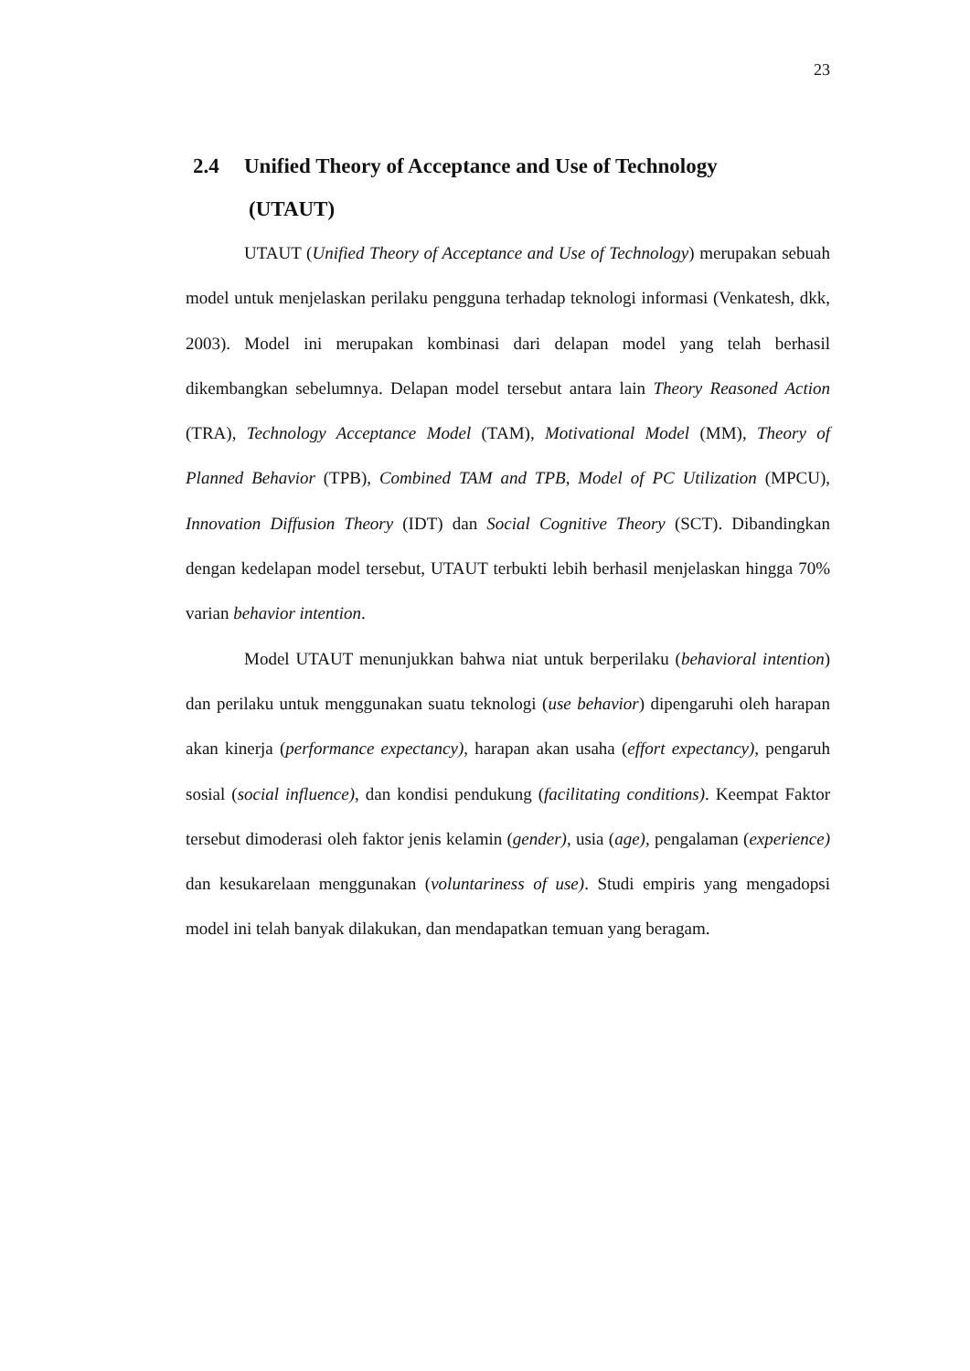23
2.4 Unified Theory of Acceptance and Use of Technology
(UTAUT)
UTAUT (Unified Theory of Acceptance and Use of Technology) merupakan sebuah model untuk menjelaskan perilaku pengguna terhadap teknologi informasi (Venkatesh, dkk, 2003). Model ini merupakan kombinasi dari delapan model yang telah berhasil dikembangkan sebelumnya. Delapan model tersebut antara lain Theory Reasoned Action (TRA), Technology Acceptance Model (TAM), Motivational Model (MM), Theory of Planned Behavior (TPB), Combined TAM and TPB, Model of PC Utilization (MPCU), Innovation Diffusion Theory (IDT) dan Social Cognitive Theory (SCT). Dibandingkan dengan kedelapan model tersebut, UTAUT terbukti lebih berhasil menjelaskan hingga 70% varian behavior intention.
Model UTAUT menunjukkan bahwa niat untuk berperilaku (behavioral intention) dan perilaku untuk menggunakan suatu teknologi (use behavior) dipengaruhi oleh harapan akan kinerja (performance expectancy), harapan akan usaha (effort expectancy), pengaruh sosial (social influence), dan kondisi pendukung (facilitating conditions). Keempat Faktor tersebut dimoderasi oleh faktor jenis kelamin (gender), usia (age), pengalaman (experience) dan kesukarelaan menggunakan (voluntariness of use). Studi empiris yang mengadopsi model ini telah banyak dilakukan, dan mendapatkan temuan yang beragam.